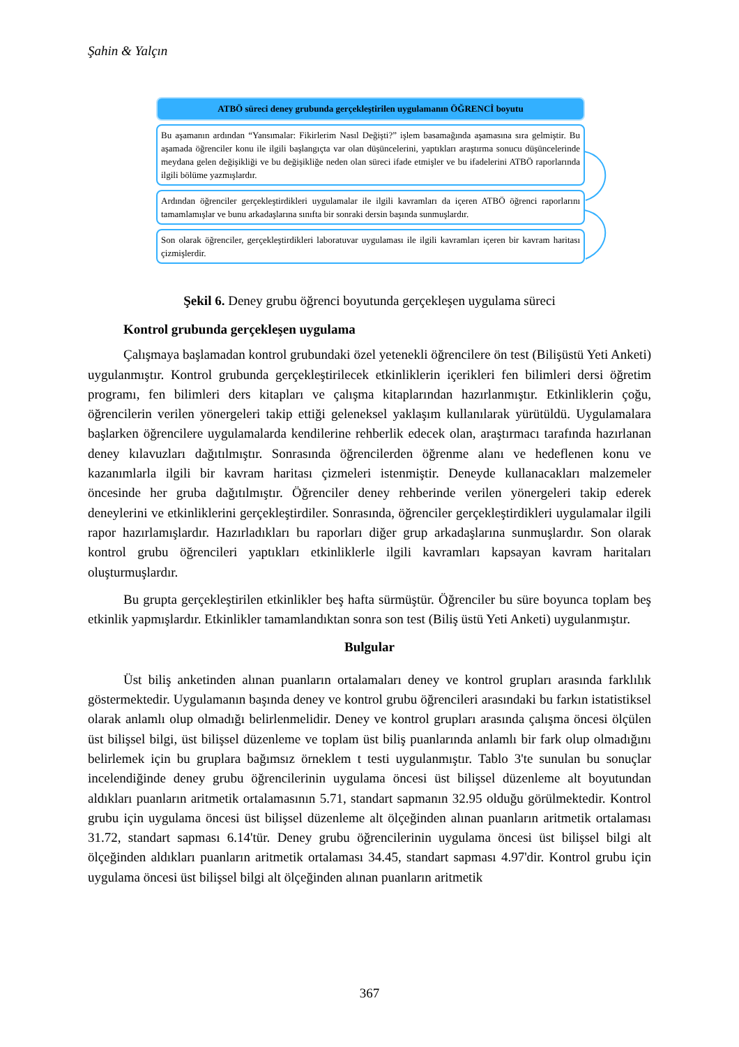Şahin & Yalçın
ATBÖ süreci deney grubunda gerçekleştirilen uygulamanın ÖĞRENCİ boyutu
Bu aşamanın ardından “Yansımalar: Fikirlerim Nasıl Değişti?” işlem basamağında aşamasına sıra gelmiştir. Bu aşamada öğrenciler konu ile ilgili başlangıçta var olan düşüncelerini, yaptıkları araştırma sonucu düşüncelerinde meydana gelen değişikliği ve bu değişikliğe neden olan süreci ifade etmişler ve bu ifadelerini ATBÖ raporlarında ilgili bölüme yazmışlardır.
Ardından öğrenciler gerçekleştirdikleri uygulamalar ile ilgili kavramları da içeren ATBÖ öğrenci raporlarını tamamlamışlar ve bunu arkadaşlarına sınıfta bir sonraki dersin başında sunmuşlardır.
Son olarak öğrenciler, gerçekleştirdikleri laboratuvar uygulaması ile ilgili kavramları içeren bir kavram haritası çizmişlerdir.
Şekil 6. Deney grubu öğrenci boyutunda gerçekleşen uygulama süreci
Kontrol grubunda gerçekleşen uygulama
Çalışmaya başlamadan kontrol grubundaki özel yetenekli öğrencilere ön test (Bilişüstü Yeti Anketi) uygulanmıştır. Kontrol grubunda gerçekleştirilecek etkinliklerin içerikleri fen bilimleri dersi öğretim programı, fen bilimleri ders kitapları ve çalışma kitaplarından hazırlanmıştır. Etkinliklerin çoğu, öğrencilerin verilen yönergeleri takip ettiği geleneksel yaklaşım kullanılarak yürütüldü. Uygulamalara başlarken öğrencilere uygulamalarda kendilerine rehberlik edecek olan, araştırmacı tarafında hazırlanan deney kılavuzları dağıtılmıştır. Sonrasında öğrencilerden öğrenme alanı ve hedeflenen konu ve kazanımlarla ilgili bir kavram haritası çizmeleri istenmiştir. Deneyde kullanacakları malzemeler öncesinde her gruba dağıtılmıştır. Öğrenciler deney rehberinde verilen yönergeleri takip ederek deneylerini ve etkinliklerini gerçekleştirdiler. Sonrasında, öğrenciler gerçekleştirdikleri uygulamalar ilgili rapor hazırlamışlardır. Hazırladıkları bu raporları diğer grup arkadaşlarına sunmuşlardır. Son olarak kontrol grubu öğrencileri yaptıkları etkinliklerle ilgili kavramları kapsayan kavram haritaları oluşturmuşlardır.
Bu grupta gerçekleştirilen etkinlikler beş hafta sürmüştür. Öğrenciler bu süre boyunca toplam beş etkinlik yapmışlardır. Etkinlikler tamamlandıktan sonra son test (Biliş üstü Yeti Anketi) uygulanmıştır.
Bulgular
Üst biliş anketinden alınan puanların ortalamaları deney ve kontrol grupları arasında farklılık göstermektedir. Uygulamanın başında deney ve kontrol grubu öğrencileri arasındaki bu farkın istatistiksel olarak anlamlı olup olmadığı belirlenmelidir. Deney ve kontrol grupları arasında çalışma öncesi ölçülen üst bilişsel bilgi, üst bilişsel düzenleme ve toplam üst biliş puanlarında anlamlı bir fark olup olmadığını belirlemek için bu gruplara bağımsız örneklem t testi uygulanmıştır. Tablo 3'te sunulan bu sonuçlar incelendiğinde deney grubu öğrencilerinin uygulama öncesi üst bilişsel düzenleme alt boyutundan aldıkları puanların aritmetik ortalamasının 5.71, standart sapmanın 32.95 olduğu görülmektedir. Kontrol grubu için uygulama öncesi üst bilişsel düzenleme alt ölçeğinden alınan puanların aritmetik ortalaması 31.72, standart sapması 6.14'tür. Deney grubu öğrencilerinin uygulama öncesi üst bilişsel bilgi alt ölçeğinden aldıkları puanların aritmetik ortalaması 34.45, standart sapması 4.97'dir. Kontrol grubu için uygulama öncesi üst bilişsel bilgi alt ölçeğinden alınan puanların aritmetik
367